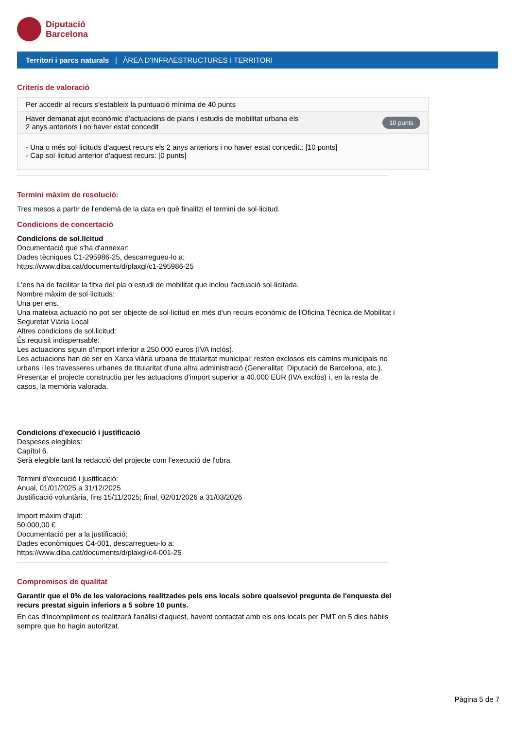Diputació
Barcelona
Territori i parcs naturals | ÀREA D'INFRAESTRUCTURES I TERRITORI
Criteris de valoració
Per accedir al recurs s'estableix la puntuació mínima de 40 punts
Haver demanat ajut econòmic d'actuacions de plans i estudis de mobilitat urbana els
2 anys anteriors i no haver estat concedit 10 punts
- Una o més sol·licituds d'aquest recurs els 2 anys anteriors i no haver estat concedit.: [10 punts]
- Cap sol·licitud anterior d'aquest recurs: [0 punts]
Termini màxim de resolució:
Tres mesos a partir de l'endemà de la data en què finalitzi el termini de sol·licitud.
Condicions de concertació
Condicions de sol.licitud
Documentació que s'ha d'annexar:
Dades tècniques C1-295986-25, descarregueu-lo a:
https://www.diba.cat/documents/d/plaxgl/c1-295986-25
L'ens ha de facilitar la fitxa del pla o estudi de mobilitat que inclou l'actuació sol·licitada.
Nombre màxim de sol·licituds:
Una per ens.
Una mateixa actuació no pot ser objecte de sol·licitud en més d'un recurs econòmic de l'Oficina Tècnica de Mobilitat i Seguretat Viària Local
Altres condicions de sol.licitud:
És requisit indispensable:
Les actuacions siguin d'import inferior a 250.000 euros (IVA inclòs).
Les actuacions han de ser en Xarxa viària urbana de titularitat municipal: resten exclosos els camins municipals no urbans i les travesseres urbanes de titularitat d'una altra administració (Generalitat, Diputació de Barcelona, etc.).
Presentar el projecte constructiu per les actuacions d'import superior a 40.000 EUR (IVA exclòs) i, en la resta de casos, la memòria valorada.
Condicions d'execució i justificació
Despeses elegibles:
Capítol 6.
Serà elegible tant la redacció del projecte com l'execució de l'obra.
Termini d'execució i justificació:
Anual, 01/01/2025 a 31/12/2025
Justificació voluntària, fins 15/11/2025; final, 02/01/2026 a 31/03/2026
Import màxim d'ajut:
50.000,00 €
Documentació per a la justificació:
Dades econòmiques C4-001, descarregueu-lo a:
https://www.diba.cat/documents/d/plaxgl/c4-001-25
Compromisos de qualitat
Garantir que el 0% de les valoracions realitzades pels ens locals sobre qualsevol pregunta de l'enquesta del recurs prestat siguin inferiors a 5 sobre 10 punts.
En cas d'incompliment es realitzarà l'anàlisi d'aquest, havent contactat amb els ens locals per PMT en 5 dies hàbils sempre que ho hagin autoritzat.
Pàgina 5 de 7